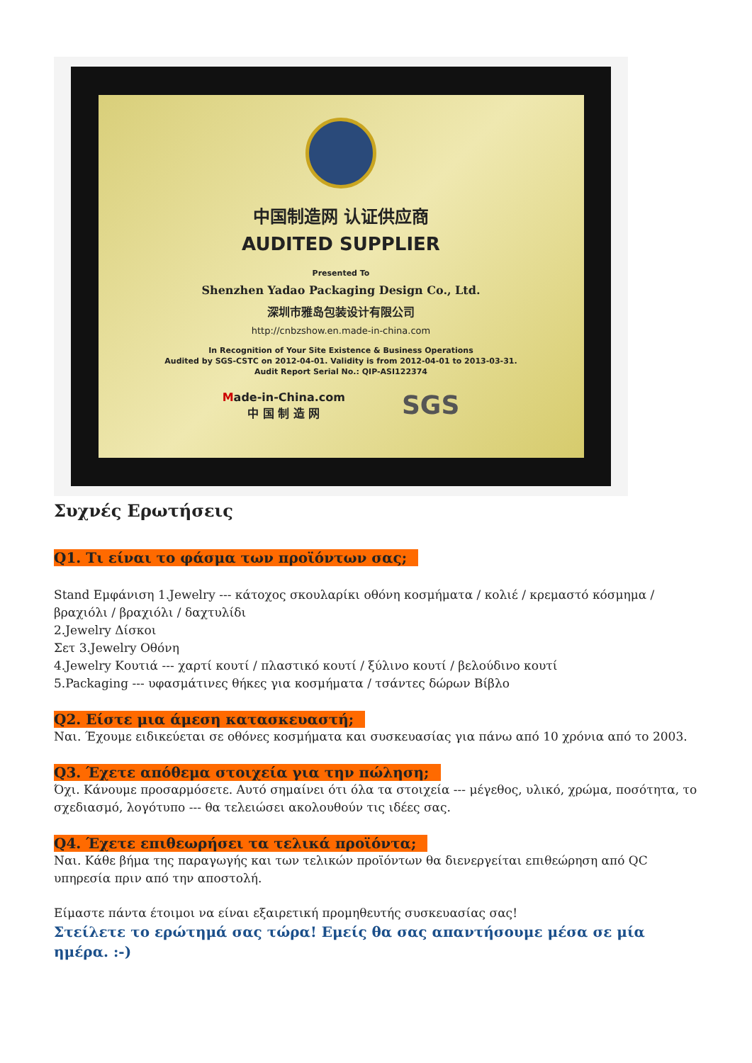中国制造网 认证供应商
AUDITED SUPPLIER
Presented To
Shenzhen Yadao Packaging Design Co., Ltd.
深圳市雅岛包装设计有限公司
http://cnbzshow.en.made-in-china.com
In Recognition of Your Site Existence & Business Operations
Audited by SGS-CSTC on 2012-04-01. Validity is from 2012-04-01 to 2013-03-31.
Audit Report Serial No.: QIP-ASI122374
Made-in-China.com
中 国 制 造 网 SGS
Συχνές Ερωτήσεις
Q1. Τι είναι το φάσμα των προϊόντων σας;
Stand Εμφάνιση 1.Jewelry --- κάτοχος σκουλαρίκι οθόνη κοσμήματα / κολιέ / κρεμαστό κόσμημα / βραχιόλι / βραχιόλι / δαχτυλίδι
2.Jewelry Δίσκοι
Σετ 3.Jewelry Οθόνη
4.Jewelry Κουτιά --- χαρτί κουτί / πλαστικό κουτί / ξύλινο κουτί / βελούδινο κουτί
5.Packaging --- υφασμάτινες θήκες για κοσμήματα / τσάντες δώρων Βίβλο
Q2. Είστε μια άμεση κατασκευαστή;
Ναι. Έχουμε ειδικεύεται σε οθόνες κοσμήματα και συσκευασίας για πάνω από 10 χρόνια από το 2003.
Q3. Έχετε απόθεμα στοιχεία για την πώληση;
Όχι. Κάνουμε προσαρμόσετε. Αυτό σημαίνει ότι όλα τα στοιχεία --- μέγεθος, υλικό, χρώμα, ποσότητα, το σχεδιασμό, λογότυπο --- θα τελειώσει ακολουθούν τις ιδέες σας.
Q4. Έχετε επιθεωρήσει τα τελικά προϊόντα;
Ναι. Κάθε βήμα της παραγωγής και των τελικών προϊόντων θα διενεργείται επιθεώρηση από QC υπηρεσία πριν από την αποστολή.
Είμαστε πάντα έτοιμοι να είναι εξαιρετική προμηθευτής συσκευασίας σας!
Στείλετε το ερώτημά σας τώρα! Εμείς θα σας απαντήσουμε μέσα σε μία ημέρα. :-)